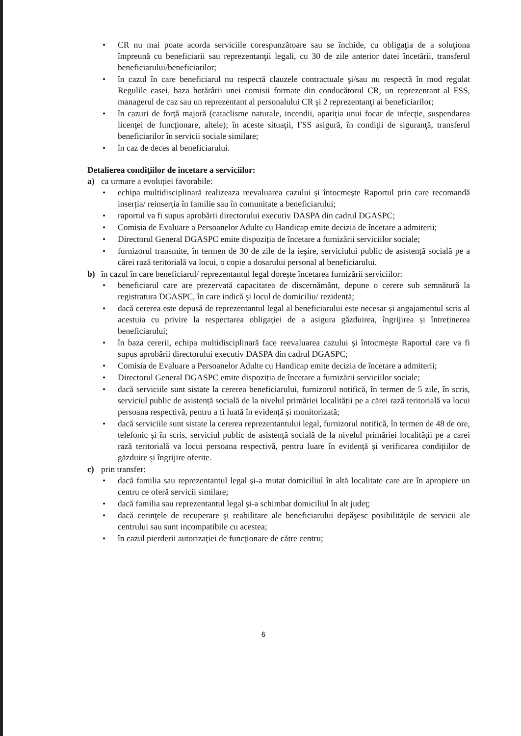• CR nu mai poate acorda serviciile corespunzătoare sau se închide, cu obligaţia de a soluţiona împreună cu beneficiarii sau reprezentanţii legali, cu 30 de zile anterior datei încetării, transferul beneficiarului/beneficiarilor;
• în cazul în care beneficiarul nu respectă clauzele contractuale şi/sau nu respectă în mod regulat Regulile casei, baza hotărârii unei comisii formate din conducătorul CR, un reprezentant al FSS, managerul de caz sau un reprezentant al personalului CR şi 2 reprezentanţi ai beneficiarilor;
• în cazuri de forţă majoră (cataclisme naturale, incendii, apariţia unui focar de infecţie, suspendarea licenţei de funcţionare, altele); în aceste situaţii, FSS asigură, în condiţii de siguranţă, transferul beneficiarilor în servicii sociale similare;
• în caz de deces al beneficiarului.
Detalierea condiţiilor de încetare a serviciilor:
a) ca urmare a evoluției favorabile:
• echipa multidisciplinară realizeaza reevaluarea cazului şi întocmeşte Raportul prin care recomandă inserția/ reinserția în familie sau în comunitate a beneficiarului;
• raportul va fi supus aprobării directorului executiv DASPA din cadrul DGASPC;
• Comisia de Evaluare a Persoanelor Adulte cu Handicap emite decizia de încetare a admiterii;
• Directorul General DGASPC emite dispoziția de încetare a furnizării serviciilor sociale;
• furnizorul transmite, în termen de 30 de zile de la ieşire, serviciului public de asistență socială pe a cărei rază teritorială va locui, o copie a dosarului personal al beneficiarului.
b) în cazul în care beneficiarul/ reprezentantul legal dorește încetarea furnizării serviciilor:
• beneficiarul care are prezervată capacitatea de discernământ, depune o cerere sub semnătură la registratura DGASPC, în care indică şi locul de domiciliu/ rezidență;
• dacă cererea este depusă de reprezentantul legal al beneficiarului este necesar și angajamentul scris al acestuia cu privire la respectarea obligației de a asigura găzduirea, îngrijirea și întreținerea beneficiarului;
• în baza cererii, echipa multidisciplinară face reevaluarea cazului şi întocmeşte Raportul care va fi supus aprobării directorului executiv DASPA din cadrul DGASPC;
• Comisia de Evaluare a Persoanelor Adulte cu Handicap emite decizia de încetare a admiterii;
• Directorul General DGASPC emite dispoziția de încetare a furnizării serviciilor sociale;
• dacă serviciile sunt sistate la cererea beneficiarului, furnizorul notifică, în termen de 5 zile, în scris, serviciul public de asistență socială de la nivelul primăriei localității pe a cărei rază teritorială va locui persoana respectivă, pentru a fi luată în evidență și monitorizată;
• dacă serviciile sunt sistate la cererea reprezentantului legal, furnizorul notifică, în termen de 48 de ore, telefonic și în scris, serviciul public de asistență socială de la nivelul primăriei localității pe a carei rază teritorială va locui persoana respectivă, pentru luare în evidență și verificarea condițiilor de găzduire și îngrijire oferite.
c) prin transfer:
• dacă familia sau reprezentantul legal şi-a mutat domiciliul în altă localitate care are în apropiere un centru ce oferă servicii similare;
• dacă familia sau reprezentantul legal şi-a schimbat domiciliul în alt judeţ;
• dacă cerinţele de recuperare şi reabilitare ale beneficiarului depăşesc posibilităţile de servicii ale centrului sau sunt incompatibile cu acestea;
• în cazul pierderii autorizaţiei de funcţionare de către centru;
6